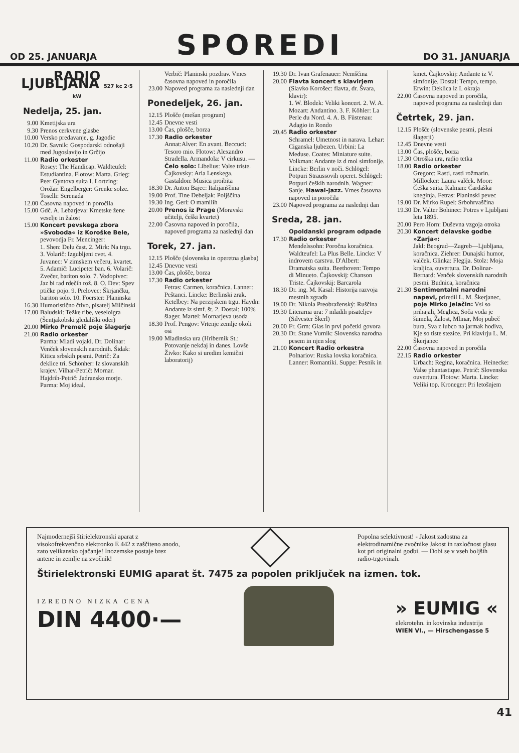OD 25. JANUARJA SPOREDI DO 31. JANUARJA
RADIO LJUBLJANA 527 kc 2·5 kW
Nedelja, 25. jan.
9.00 Kmetijska ura
9.30 Prenos cerkvene glasbe
10.00 Versko predavanje, g. Jagodic
10.20 Dr. Savnik: Gospodarski odnošaji med Jugoslavijo in Grčijo
11.00 Radio orkester
Rosey: The Handicap. Waldteufel: Estudiantina. Flotow: Marta. Grieg: Peer Gyntova suita I. Lortzing: Orožar. Engelberger: Grenke solze. Toselli: Serenada
12.00 Časovna napoved in poročila
15.00 Gdč. A. Lebarjeva: Kmetske žene veselje in žalost
15.00 Koncert pevskega zbora »Svoboda« iz Koroške Bele, pevovodja Fr. Mencinger:
1. Shen: Delu čast. 2. Mirk: Na trgu. 3. Volarič: Izgubljeni cvet. 4. Juvanec: V zimskem večeru, kvartet. 5. Adamič: Lucipeter ban. 6. Volarič: Zvečer, bariton solo. 7. Vodopivec: Jaz bi rad rdečih rož. 8. O. Dev: Spev ptičke pojo. 9. Prelovec: Škrjančku, bariton solo. 10. Foerster: Planinska
16.30 Humoristično čtivo, pisatelj Milčinski
17.00 Baludski: Težke ribe, veseloigra (Šentjakobski gledališki oder)
20.00 Mirko Premelč poje šlagerje
21.00 Radio orkester
Parma: Mladi vojaki. Dr. Dolinar: Venček slovenskih narodnih. Šidak: Kitica srbskih pesmi. Petrič: Za deklice tri. Schönher: Iz slovanskih krajev. Vilhar-Petrič: Mornar. Hajdrih-Petrič: Jadransko morje. Parma: Moj ideal.
Verbič: Planinski pozdrav. Vmes časovna napoved in poročila
23.00 Napoved programa za naslednji dan
Ponedeljek, 26. jan.
12.15 Plošče (mešan program)
12.45 Dnevne vesti
13.00 Čas, plošče, borza
17.30 Radio orkester
Annat:Alver: En avant. Beccuci: Tesoro mio. Flotow: Alexandro Stradella. Armandola: V cirkusu. — Čelo solo: Libelius: Valse triste. Čajkovsky: Aria Lenskega. Gastaldon: Musica proibita
18.30 Dr. Anton Bajec: Italijanščina
19.00 Prof. Tine Debeljak: Poljščina
19.30 Ing. Gerl: O mamilih
20.00 Prenos iz Prage (Moravski učitelji, češki kvartet)
22.00 Časovna napoved in poročila, napoved programa za naslednji dan
Torek, 27. jan.
12.15 Plošče (slovenska in operetna glasba)
12.45 Dnevne vesti
13.00 Čas, plošče, borza
17.30 Radio orkester
Fetras: Carmen, koračnica. Lanner: Peštanci. Lincke: Berlinski zrak. Ketelbey: Na perzijskem trgu. Haydn: Andante iz simf. št. 2. Dostal: 100% šlager. Martel: Mornarjeva usoda
18.30 Prof. Pengov: Vrtenje zemlje okoli osi
19.00 Mladinska ura (Hribernik St.: Potovanje nekdaj in danes. Lovše Živko: Kako si uredim kemični laboratorij)
19.30 Dr. Ivan Grafenauer: Nemščina
20.00 Flavta koncert s klavirjem (Slavko Korošec: flavta, dr. Švara, klavir):
1. W. Blodek: Veliki koncert. 2. W. A. Mozart: Andantino. 3. F. Köhler: La Perle du Nord. 4. A. B. Füstenau: Adagio in Rondo
20.45 Radio orkester
Schramel: Umetnost in narava. Lehar: Ciganska ljubezen. Urbini: La Meduse. Coates: Miniature suite. Volkman: Andante iz d mol simfonije. Lincke: Berlin v noči. Schlögel: Potpuri Straussovih operet. Schlögel: Potpuri čeških narodnih. Wagner: Sanje. Hawai-jazz. Vmes časovna napoved in poročila
23.00 Napoved programa za naslednji dan
Sreda, 28. jan.
Opoldanski program odpade
17.30 Radio orkester
Mendelssohn: Poročna koračnica. Waldteufel: La Plus Belle. Lincke: V indrovem carstvu. D'Albert: Dramatska suita. Beethoven: Tempo di Minueto. Čajkovskij: Chanson Triste. Čajkovskij: Barcarola
18.30 Dr. ing. M. Kasal: Historija razvoja mestnih zgradb
19.00 Dr. Nikola Preobraženský: Ruščina
19.30 Literarna ura: 7 mladih pisateljev (Silvester Škerl)
20.00 Fr. Grm: Glas in prvi početki govora
20.30 Dr. Stane Vurnik: Slovenska narodna pesem in njen slog
21.00 Koncert Radio orkestra
Polnariov: Ruska lovska koračnica. Lanner: Romantiki. Suppe: Pesnik in
kmet. Čajkovskij: Andante iz V. simfonije. Dostal: Tempo, tempo. Erwin: Deklica iz I. okraja
22.00 Časovna napoved in poročila, napoved programa za naslednji dan
Četrtek, 29. jan.
12.15 Plošče (slovenske pesmi, plesni šlagerji)
12.45 Dnevne vesti
13.00 Čas, plošče, borza
17.30 Otroška ura, radio tetka
18.00 Radio orkester
Gregorc: Rasti, rasti rožmarin. Millöcker: Laura valček. Moor: Češka suita. Kalman: Čardaška kneginja. Fetras: Planinski pevec
19.00 Dr. Mirko Rupel: Srbohrvaščina
19.30 Dr. Valter Bohinec: Potres v Ljubljani leta 1895.
20.00 Pero Horn: Duševna vzgoja otroka
20.30 Koncert delavske godbe »Zarja«:
Jakl: Beograd—Zagreb—Ljubljana, koračnica. Ziehrer: Dunajski humor, valček. Glinka: Flegija. Stolz: Moja kraljica, ouvertura. Dr. Dolinar-Bernard: Venček slovenskih narodnih pesmi. Budnica, koračnica
21.30 Sentimentalni narodni napevi, priredil L. M. Škerjanec, poje Mirko Jelačin: Vsi so prihajali, Meglica, Soča voda je šumela, Žalost, Mlinar, Moj pubeč bura, Sva z lubco na jarmak hodiva, Kje so tiste stezice. Pri klavirju L. M. Škerjanec
22.00 Časovna napoved in poročila
22.15 Radio orkester
Urbach: Regina, koračnica. Heinecke: Valse phantastique. Petrič: Slovenska ouvertura. Flotow: Marta. Lincke: Veliki top. Kroneger: Pri letošnjem
Najmodernejši štirielektronski aparat z visokofrekvenčno elektronko E 442 z zaščiteno anodo, zato velikansko ojačanje! Inozemske postaje brez antene in zemlje na zvočnik!
Popolna selektivnost! - Jakost zadostna za elektrodinamične zvočnike Jakost in razločnost glasu kot pri originalni godbi. — Dobi se v vseh boljših radio-trgovinah.
Štirielektronski EUMIG aparat št. 7475 za popolen priključek na izmen. tok.
IZREDNO NIZKA CENA
DIN 4400·—
» EUMIG «
elekrotehn. in kovinska industrija
WIEN VI., — Hirschengasse 5
41